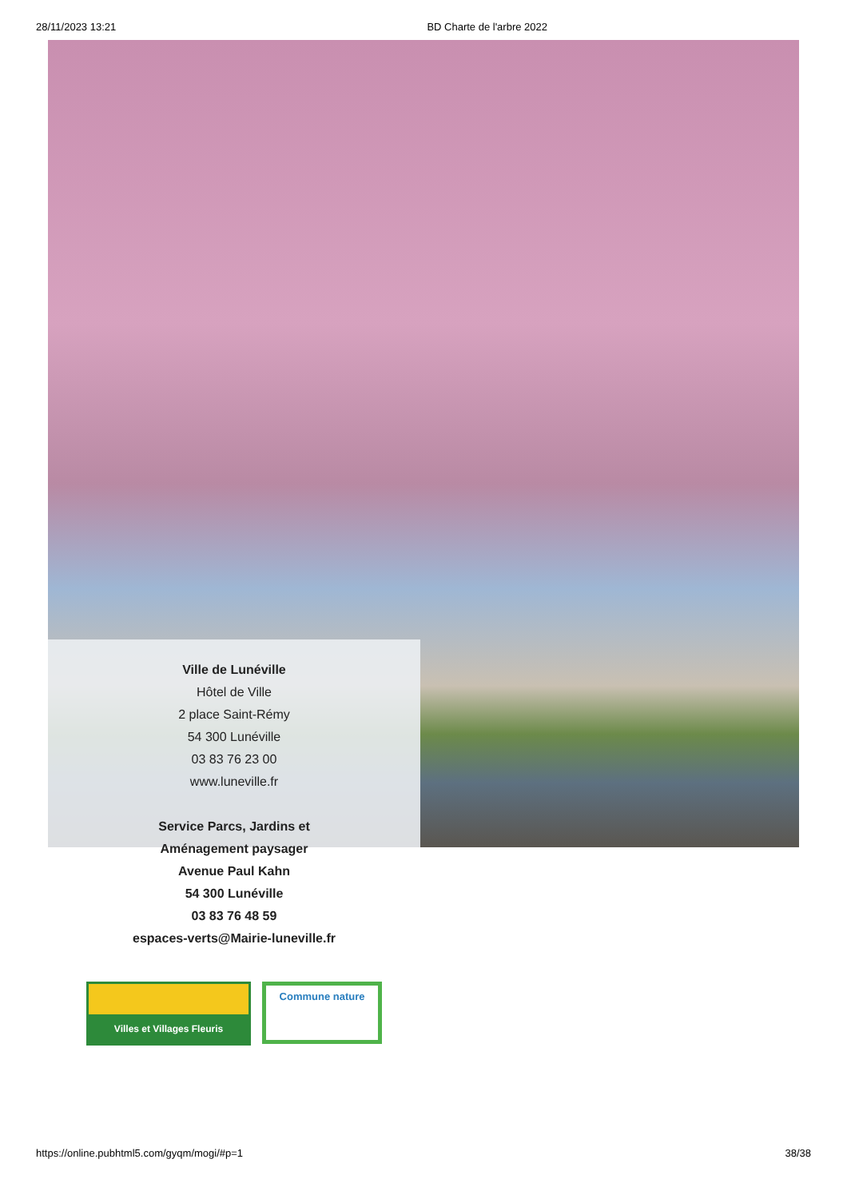28/11/2023 13:21 BD Charte de l'arbre 2022
Ville de Lunéville
Hôtel de Ville
2 place Saint-Rémy
54 300 Lunéville
03 83 76 23 00
www.luneville.fr
Service Parcs, Jardins et
Aménagement paysager
Avenue Paul Kahn
54 300 Lunéville
03 83 76 48 59
espaces-verts@Mairie-luneville.fr
Villes et Villages Fleuris
Commune nature
https://online.pubhtml5.com/gyqm/mogi/#p=1 38/38